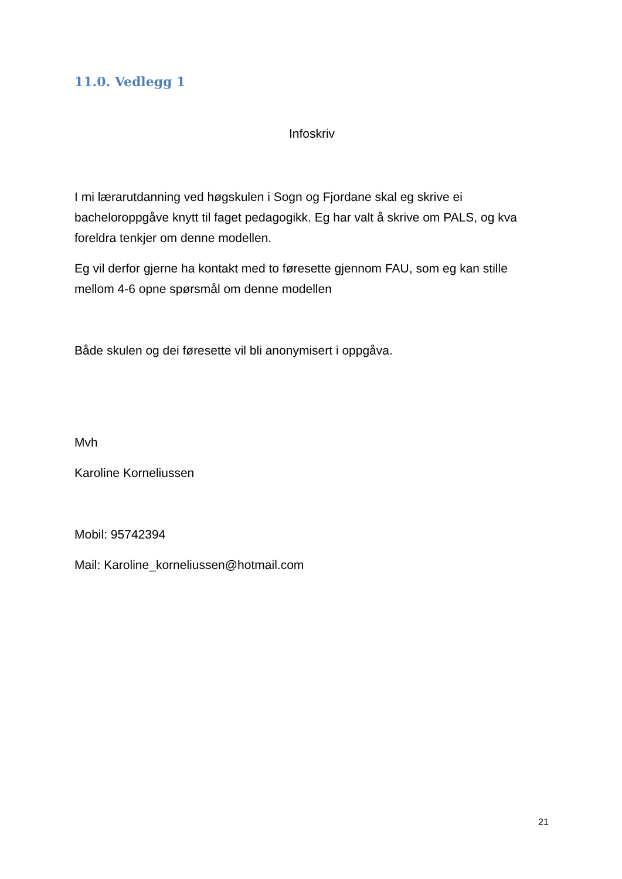11.0. Vedlegg 1
Infoskriv
I mi lærarutdanning ved høgskulen i Sogn og Fjordane skal eg skrive ei bacheloroppgåve knytt til faget pedagogikk. Eg har valt å skrive om PALS, og kva foreldra tenkjer om denne modellen.
Eg vil derfor gjerne ha kontakt med to føresette gjennom FAU, som eg kan stille mellom 4-6 opne spørsmål om denne modellen
Både skulen og dei føresette vil bli anonymisert i oppgåva.
Mvh
Karoline Korneliussen
Mobil: 95742394
Mail: Karoline_korneliussen@hotmail.com
21